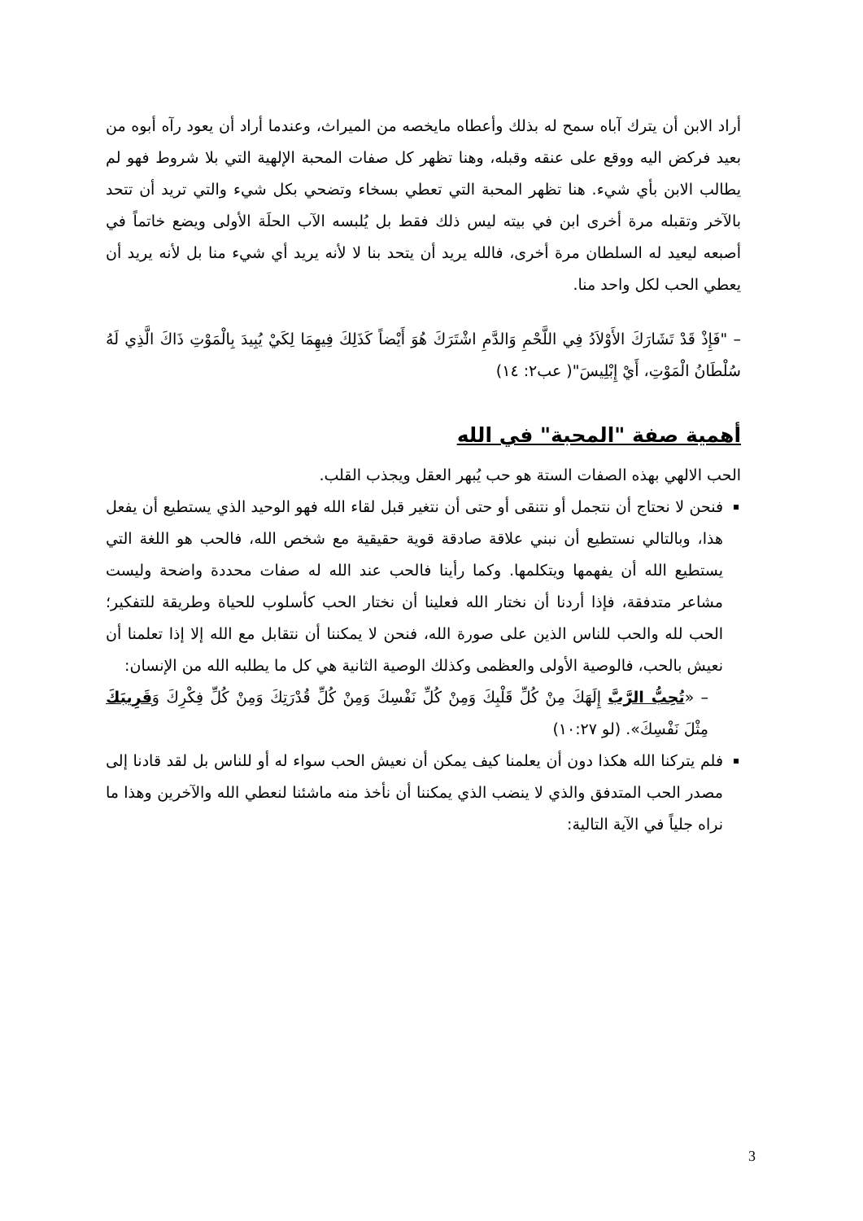أراد الابن أن يترك آباه سمح له بذلك وأعطاه مايخصه من الميراث، وعندما أراد أن يعود رآه أبوه من بعيد فركض اليه ووقع على عنقه وقبله، وهنا تظهر كل صفات المحبة الإلهية التي بلا شروط فهو لم يطالب الابن بأي شيء. هنا تظهر المحبة التي تعطي بسخاء وتضحي بكل شيء والتي تريد أن تتحد بالآخر وتقبله مرة أخرى ابن في بيته ليس ذلك فقط بل يُلبسه الآب الحلَة الأولى ويضع خاتماً في أصبعه ليعيد له السلطان مرة أخرى، فالله يريد أن يتحد بنا لا لأنه يريد أي شيء منا بل لأنه يريد أن يعطي الحب لكل واحد منا.
– "فَإِذْ قَدْ تَشَارَكَ الأَوْلاَدُ فِي اللَّحْمِ وَالدَّمِ اشْتَرَكَ هُوَ أَيْضاً كَذَلِكَ فِيهِمَا لِكَيْ يُبِيدَ بِالْمَوْتِ ذَاكَ الَّذِي لَهُ سُلْطَانُ الْمَوْتِ، أَيْ إِبْلِيسَ"( عب٢: ١٤)
أهمية صفة "المحبة" في الله
الحب الالهي بهذه الصفات الستة هو حب يُبهر العقل ويجذب القلب.
فنحن لا نحتاج أن نتجمل أو نتنقى أو حتى أن نتغير قبل لقاء الله فهو الوحيد الذي يستطيع أن يفعل هذا، وبالتالي نستطيع أن نبني علاقة صادقة قوية حقيقية مع شخص الله، فالحب هو اللغة التي يستطيع الله أن يفهمها ويتكلمها. وكما رأينا فالحب عند الله له صفات محددة واضحة وليست مشاعر متدفقة، فإذا أردنا أن نختار الله فعلينا أن نختار الحب كأسلوب للحياة وطريقة للتفكير؛ الحب لله والحب للناس الذين على صورة الله، فنحن لا يمكننا أن نتقابل مع الله إلا إذا تعلمنا أن نعيش بالحب، فالوصية الأولى والعظمى وكذلك الوصية الثانية هي كل ما يطلبه الله من الإنسان:
– «تُحِبُّ الرَّبَّ إِلَهَكَ مِنْ كُلِّ قَلْبِكَ وَمِنْ كُلِّ نَفْسِكَ وَمِنْ كُلِّ قُدْرَتِكَ وَمِنْ كُلِّ فِكْرِكَ وَقَرِيبَكَ مِثْلَ نَفْسِكَ». (لو ١٠:٢٧)
فلم يتركنا الله هكذا دون أن يعلمنا كيف يمكن أن نعيش الحب سواء له أو للناس بل لقد قادنا إلى مصدر الحب المتدفق والذي لا ينضب الذي يمكننا أن نأخذ منه ماشئنا لنعطي الله والآخرين وهذا ما نراه جلياً في الآية التالية:
3